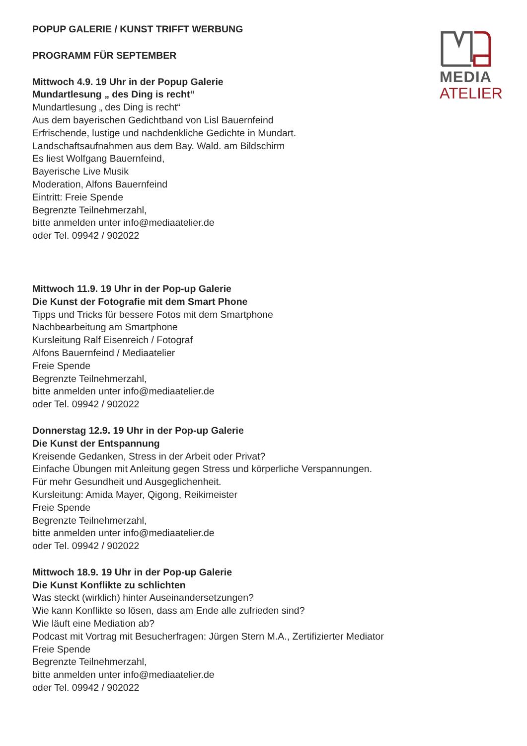MEDIA
ATELIER
POPUP GALERIE / KUNST TRIFFT WERBUNG
PROGRAMM FÜR SEPTEMBER
Mittwoch 4.9. 19 Uhr in der Popup Galerie
Mundartlesung „ des Ding is recht“
Mundartlesung „ des Ding is recht“
Aus dem bayerischen Gedichtband von Lisl Bauernfeind
Erfrischende, lustige und nachdenkliche Gedichte in Mundart.
Landschaftsaufnahmen aus dem Bay. Wald. am Bildschirm
Es liest Wolfgang Bauernfeind,
Bayerische Live Musik
Moderation, Alfons Bauernfeind
Eintritt: Freie Spende
Begrenzte Teilnehmerzahl,
bitte anmelden unter info@mediaatelier.de
oder Tel. 09942 / 902022
Mittwoch 11.9. 19 Uhr in der Pop-up Galerie
Die Kunst der Fotografie mit dem Smart Phone
Tipps und Tricks für bessere Fotos mit dem Smartphone
Nachbearbeitung am Smartphone
Kursleitung Ralf Eisenreich / Fotograf
Alfons Bauernfeind / Mediaatelier
Freie Spende
Begrenzte Teilnehmerzahl,
bitte anmelden unter info@mediaatelier.de
oder Tel. 09942 / 902022
Donnerstag 12.9. 19 Uhr in der Pop-up Galerie
Die Kunst der Entspannung
Kreisende Gedanken, Stress in der Arbeit oder Privat?
Einfache Übungen mit Anleitung gegen Stress und körperliche Verspannungen.
Für mehr Gesundheit und Ausgeglichenheit.
Kursleitung: Amida Mayer, Qigong, Reikimeister
Freie Spende
Begrenzte Teilnehmerzahl,
bitte anmelden unter info@mediaatelier.de
oder Tel. 09942 / 902022
Mittwoch 18.9. 19 Uhr in der Pop-up Galerie
Die Kunst Konflikte zu schlichten
Was steckt (wirklich) hinter Auseinandersetzungen?
Wie kann Konflikte so lösen, dass am Ende alle zufrieden sind?
Wie läuft eine Mediation ab?
Podcast mit Vortrag mit Besucherfragen: Jürgen Stern M.A., Zertifizierter Mediator
Freie Spende
Begrenzte Teilnehmerzahl,
bitte anmelden unter info@mediaatelier.de
oder Tel. 09942 / 902022